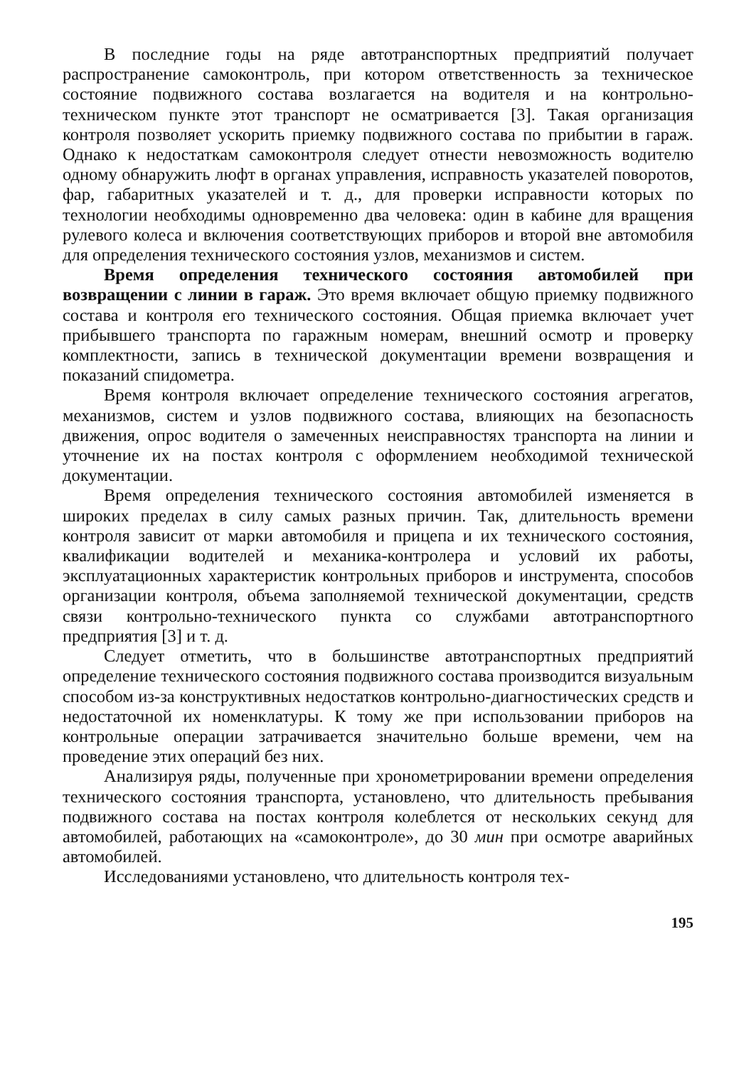В последние годы на ряде автотранспортных предприятий получает распространение самоконтроль, при котором ответственность за техническое состояние подвижного состава возлагается на водителя и на контрольно-техническом пункте этот транспорт не осматривается [3]. Такая организация контроля позволяет ускорить приемку подвижного состава по прибытии в гараж. Однако к недостаткам самоконтроля следует отнести невозможность водителю одному обнаружить люфт в органах управления, исправность указателей поворотов, фар, габаритных указателей и т. д., для проверки исправности которых по технологии необходимы одновременно два человека: один в кабине для вращения рулевого колеса и включения соответствующих приборов и второй вне автомобиля для определения технического состояния узлов, механизмов и систем.
Время определения технического состояния автомобилей при возвращении с линии в гараж. Это время включает общую приемку подвижного состава и контроля его технического состояния. Общая приемка включает учет прибывшего транспорта по гаражным номерам, внешний осмотр и проверку комплектности, запись в технической документации времени возвращения и показаний спидометра.
Время контроля включает определение технического состояния агрегатов, механизмов, систем и узлов подвижного состава, влияющих на безопасность движения, опрос водителя о замеченных неисправностях транспорта на линии и уточнение их на постах контроля с оформлением необходимой технической документации.
Время определения технического состояния автомобилей изменяется в широких пределах в силу самых разных причин. Так, длительность времени контроля зависит от марки автомобиля и прицепа и их технического состояния, квалификации водителей и механика-контролера и условий их работы, эксплуатационных характеристик контрольных приборов и инструмента, способов организации контроля, объема заполняемой технической документации, средств связи контрольно-технического пункта со службами автотранспортного предприятия [3] и т. д.
Следует отметить, что в большинстве автотранспортных предприятий определение технического состояния подвижного состава производится визуальным способом из-за конструктивных недостатков контрольно-диагностических средств и недостаточной их номенклатуры. К тому же при использовании приборов на контрольные операции затрачивается значительно больше времени, чем на проведение этих операций без них.
Анализируя ряды, полученные при хронометрировании времени определения технического состояния транспорта, установлено, что длительность пребывания подвижного состава на постах контроля колеблется от нескольких секунд для автомобилей, работающих на «самоконтроле», до 30 мин при осмотре аварийных автомобилей.
Исследованиями установлено, что длительность контроля тех-
195